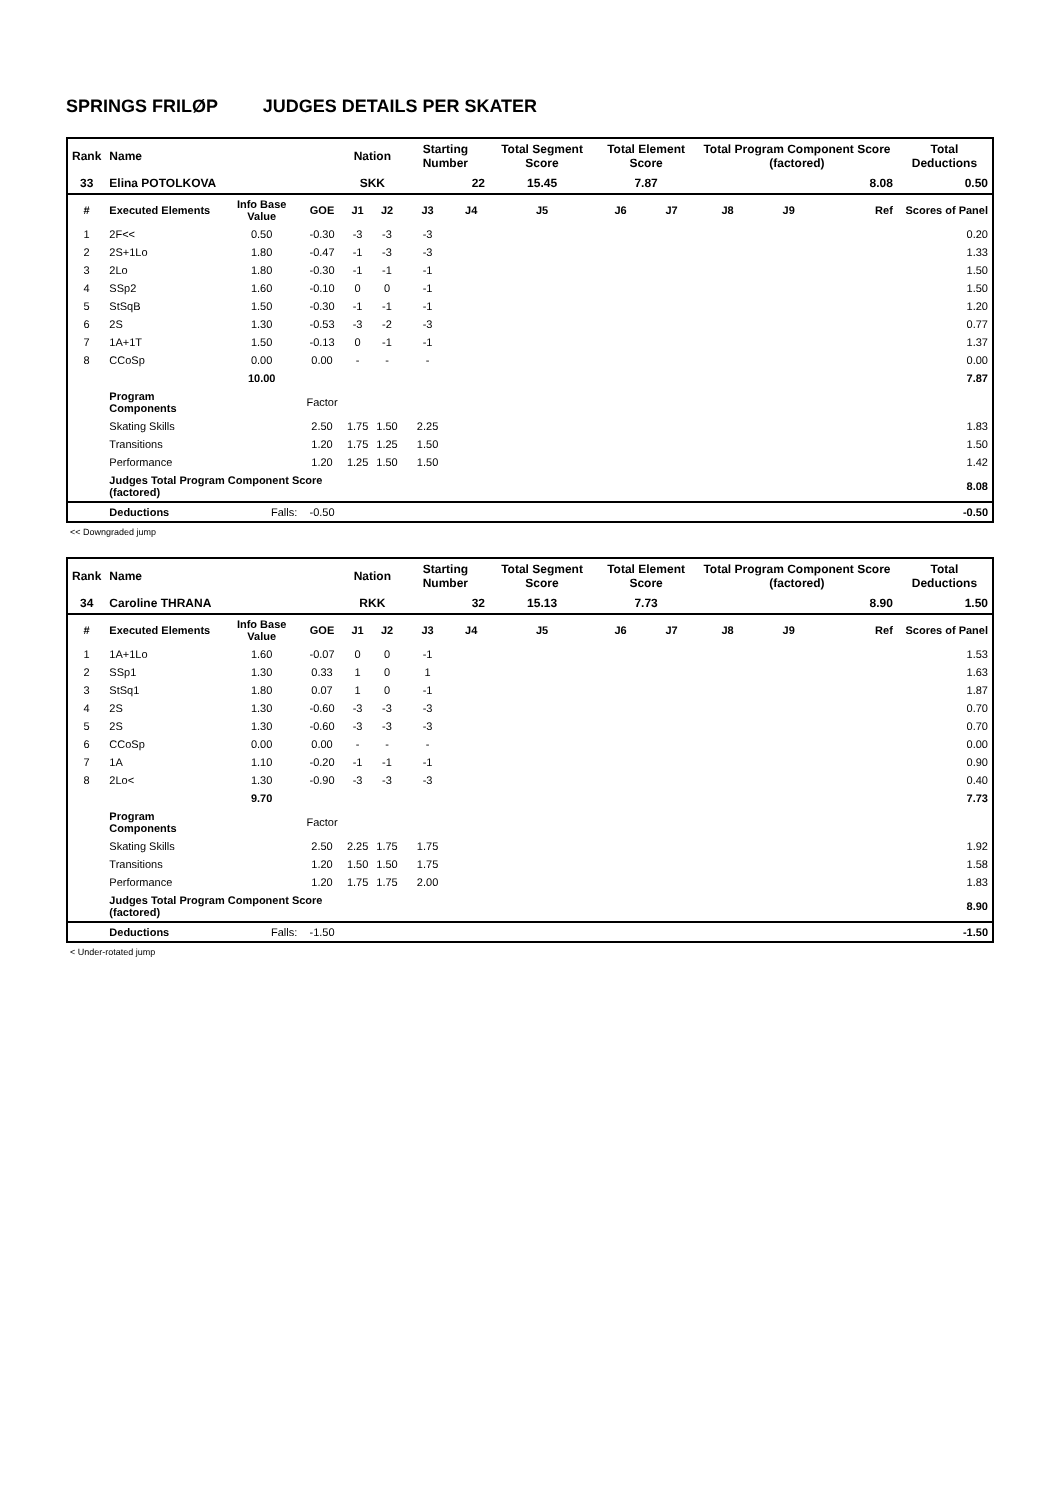SPRINGS FRILØP JUDGES DETAILS PER SKATER
| Rank | Name | | | Nation | | Starting Number | | Total Segment Score | Total Element Score | | Total Program Component Score (factored) | | | Total Deductions |
| --- | --- | --- | --- | --- | --- | --- | --- | --- | --- | --- | --- | --- | --- | --- |
| 33 | Elina POTOLKOVA | | | SKK | | 22 | | 15.45 | 7.87 | | 8.08 | | | 0.50 |
| # | Executed Elements | Info Base Value | GOE | J1 | J2 | J3 | J4 | J5 | J6 | J7 | J8 | J9 | Ref | Scores of Panel |
| 1 | 2F<< | 0.50 | -0.30 | -3 | -3 | -3 | | | | | | | | 0.20 |
| 2 | 2S+1Lo | 1.80 | -0.47 | -1 | -3 | -3 | | | | | | | | 1.33 |
| 3 | 2Lo | 1.80 | -0.30 | -1 | -1 | -1 | | | | | | | | 1.50 |
| 4 | SSp2 | 1.60 | -0.10 | 0 | 0 | -1 | | | | | | | | 1.50 |
| 5 | StSqB | 1.50 | -0.30 | -1 | -1 | -1 | | | | | | | | 1.20 |
| 6 | 2S | 1.30 | -0.53 | -3 | -2 | -3 | | | | | | | | 0.77 |
| 7 | 1A+1T | 1.50 | -0.13 | 0 | -1 | -1 | | | | | | | | 1.37 |
| 8 | CCoSp | 0.00 | 0.00 | - | - | - | | | | | | | | 0.00 |
| | | 10.00 | | | | | | | | | | | | 7.87 |
| | Program Components | | Factor | | | | | | | | | | | |
| | Skating Skills | | 2.50 | 1.75 | 1.50 | 2.25 | | | | | | | | 1.83 |
| | Transitions | | 1.20 | 1.75 | 1.25 | 1.50 | | | | | | | | 1.50 |
| | Performance | | 1.20 | 1.25 | 1.50 | 1.50 | | | | | | | | 1.42 |
| | Judges Total Program Component Score (factored) | | | | | | | | | | | | | 8.08 |
| | Deductions | Falls: | -0.50 | | | | | | | | | | | -0.50 |
<< Downgraded jump
| Rank | Name | | | Nation | | Starting Number | | Total Segment Score | Total Element Score | | Total Program Component Score (factored) | | | Total Deductions |
| --- | --- | --- | --- | --- | --- | --- | --- | --- | --- | --- | --- | --- | --- | --- |
| 34 | Caroline THRANA | | | RKK | | 32 | | 15.13 | 7.73 | | 8.90 | | | 1.50 |
| # | Executed Elements | Info Base Value | GOE | J1 | J2 | J3 | J4 | J5 | J6 | J7 | J8 | J9 | Ref | Scores of Panel |
| 1 | 1A+1Lo | 1.60 | -0.07 | 0 | 0 | -1 | | | | | | | | 1.53 |
| 2 | SSp1 | 1.30 | 0.33 | 1 | 0 | 1 | | | | | | | | 1.63 |
| 3 | StSq1 | 1.80 | 0.07 | 1 | 0 | -1 | | | | | | | | 1.87 |
| 4 | 2S | 1.30 | -0.60 | -3 | -3 | -3 | | | | | | | | 0.70 |
| 5 | 2S | 1.30 | -0.60 | -3 | -3 | -3 | | | | | | | | 0.70 |
| 6 | CCoSp | 0.00 | 0.00 | - | - | - | | | | | | | | 0.00 |
| 7 | 1A | 1.10 | -0.20 | -1 | -1 | -1 | | | | | | | | 0.90 |
| 8 | 2Lo< | 1.30 | -0.90 | -3 | -3 | -3 | | | | | | | | 0.40 |
| | | 9.70 | | | | | | | | | | | | 7.73 |
| | Program Components | | Factor | | | | | | | | | | | |
| | Skating Skills | | 2.50 | 2.25 | 1.75 | 1.75 | | | | | | | | 1.92 |
| | Transitions | | 1.20 | 1.50 | 1.50 | 1.75 | | | | | | | | 1.58 |
| | Performance | | 1.20 | 1.75 | 1.75 | 2.00 | | | | | | | | 1.83 |
| | Judges Total Program Component Score (factored) | | | | | | | | | | | | | 8.90 |
| | Deductions | Falls: | -1.50 | | | | | | | | | | | -1.50 |
< Under-rotated jump